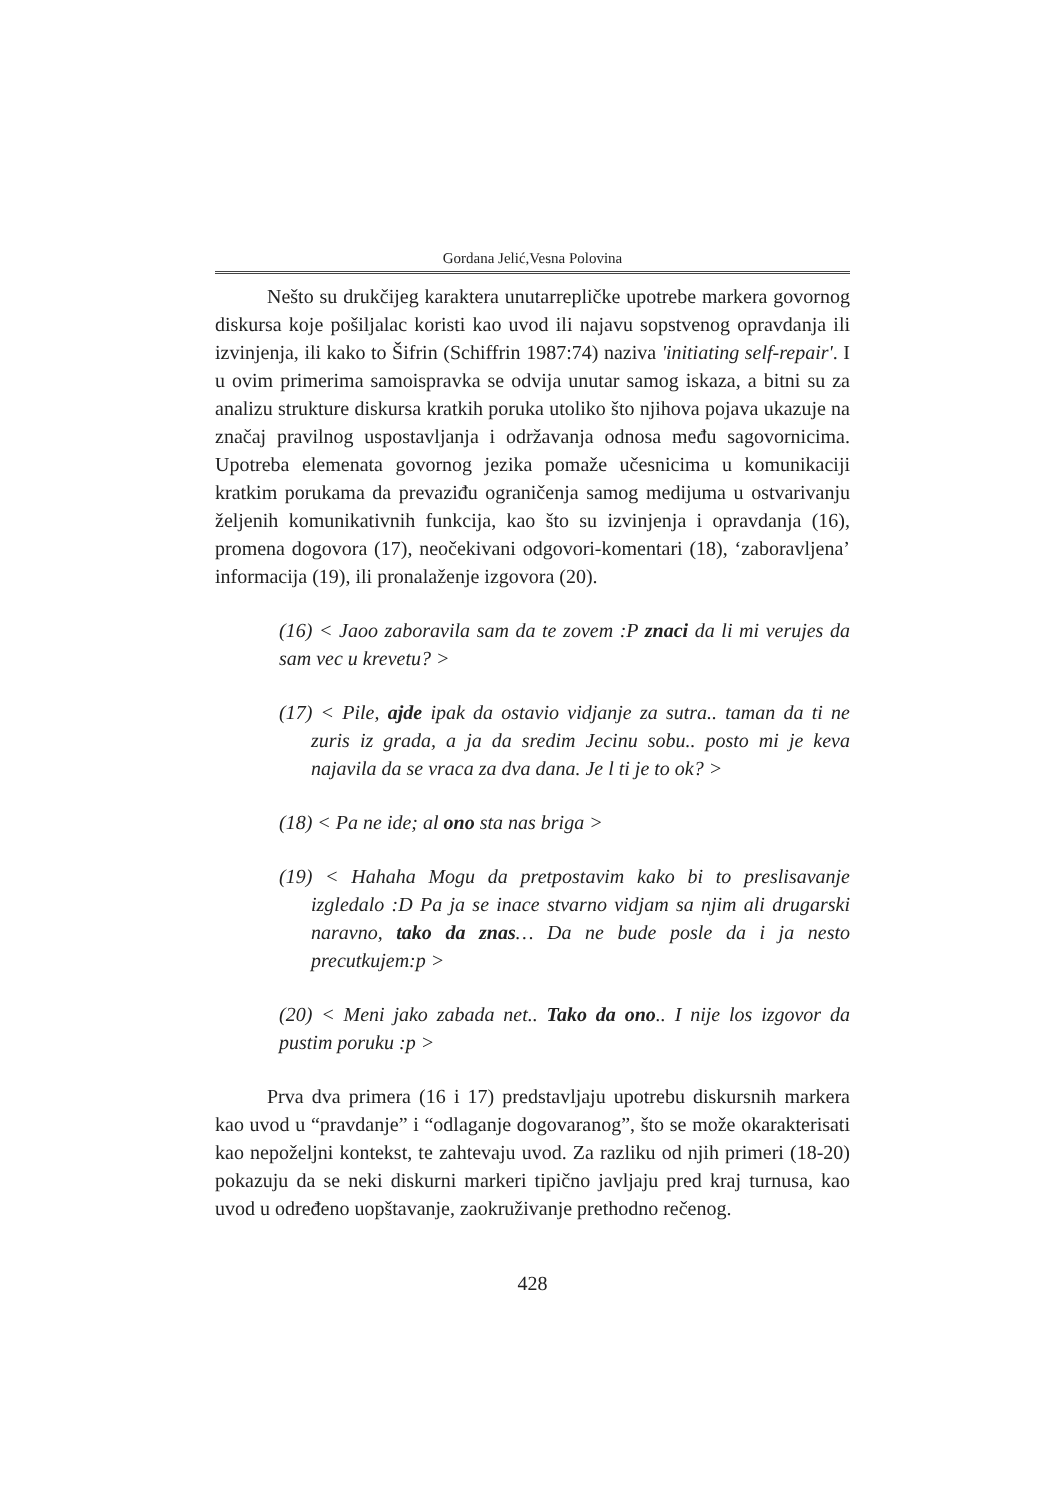Gordana Jelić,Vesna Polovina
Nešto su drukčijeg karaktera unutarrepličke upotrebe markera govornog diskursa koje pošiljalac koristi kao uvod ili najavu sopstvenog opravdanja ili izvinjenja, ili kako to Šifrin (Schiffrin 1987:74) naziva 'initiating self-repair'. I u ovim primerima samoispravka se odvija unutar samog iskaza, a bitni su za analizu strukture diskursa kratkih poruka utoliko što njihova pojava ukazuje na značaj pravilnog uspostavljanja i održavanja odnosa među sagovornicima. Upotreba elemenata govornog jezika pomaže učesnicima u komunikaciji kratkim porukama da prevaziđu ograničenja samog medijuma u ostvarivanju željenih komunikativnih funkcija, kao što su izvinjenja i opravdanja (16), promena dogovora (17), neočekivani odgovori-komentari (18), ‘zaboravljena’ informacija (19), ili pronalaženje izgovora (20).
(16) < Jaoo zaboravila sam da te zovem :P znaci da li mi verujes da sam vec u krevetu? >
(17) < Pile, ajde ipak da ostavio vidjanje za sutra.. taman da ti ne zuris iz grada, a ja da sredim Jecinu sobu.. posto mi je keva najavila da se vraca za dva dana. Je l ti je to ok? >
(18) < Pa ne ide; al ono sta nas briga >
(19) < Hahaha Mogu da pretpostavim kako bi to preslisavanje izgledalo :D Pa ja se inace stvarno vidjam sa njim ali drugarski naravno, tako da znas… Da ne bude posle da i ja nesto precutkujem:p >
(20) < Meni jako zabada net.. Tako da ono.. I nije los izgovor da pustim poruku :p >
Prva dva primera (16 i 17) predstavljaju upotrebu diskursnih markera kao uvod u “pravdanje” i “odlaganje dogovaranog”, što se može okarakterisati kao nepoželjni kontekst, te zahtevaju uvod. Za razliku od njih primeri (18-20) pokazuju da se neki diskurni markeri tipično javljaju pred kraj turnusa, kao uvod u određeno uopštavanje, zaokruživanje prethodno rečenog.
428